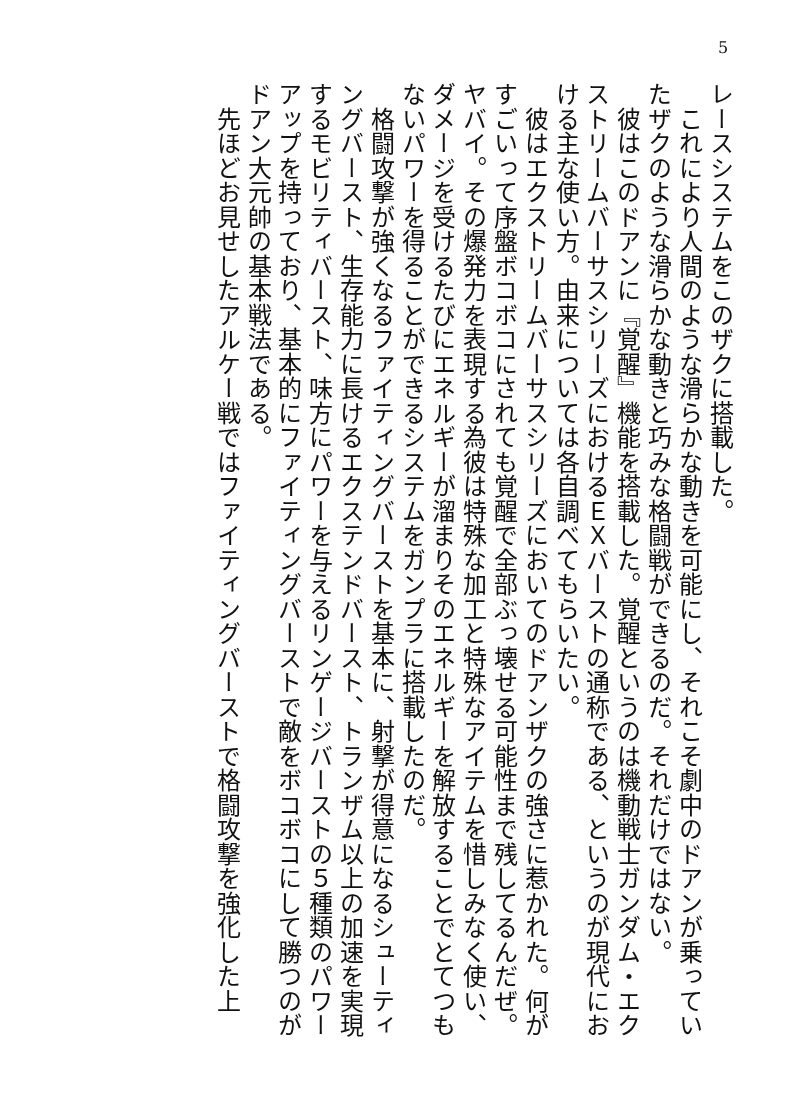5
レースシステムをこのザクに搭載した。
　これにより人間のような滑らかな動きを可能にし、それこそ劇中のドアンが乗っていたザクのような滑らかな動きと巧みな格闘戦ができるのだ。それだけではない。
　彼はこのドアンに『覚醒』機能を搭載した。覚醒というのは機動戦士ガンダム・エクストリームバーサスシリーズにおけるＥＸバーストの通称である、というのが現代における主な使い方。由来については各自調べてもらいたい。
　彼はエクストリームバーサスシリーズにおいてのドアンザクの強さに惹かれた。何がすごいって序盤ボコボコにされても覚醒で全部ぶっ壊せる可能性まで残してるんだぜ。ヤバイ。その爆発力を表現する為彼は特殊な加工と特殊なアイテムを惜しみなく使い、ダメージを受けるたびにエネルギーが溜まりそのエネルギーを解放することでとてつもないパワーを得ることができるシステムをガンプラに搭載したのだ。
　格闘攻撃が強くなるファイティングバーストを基本に、射撃が得意になるシューティングバースト、生存能力に長けるエクステンドバースト、トランザム以上の加速を実現するモビリティバースト、味方にパワーを与えるリンゲージバーストの５種類のパワーアップを持っており、基本的にファイティングバーストで敵をボコボコにして勝つのがドアン大元帥の基本戦法である。
　先ほどお見せしたアルケー戦ではファイティングバーストで格闘攻撃を強化した上